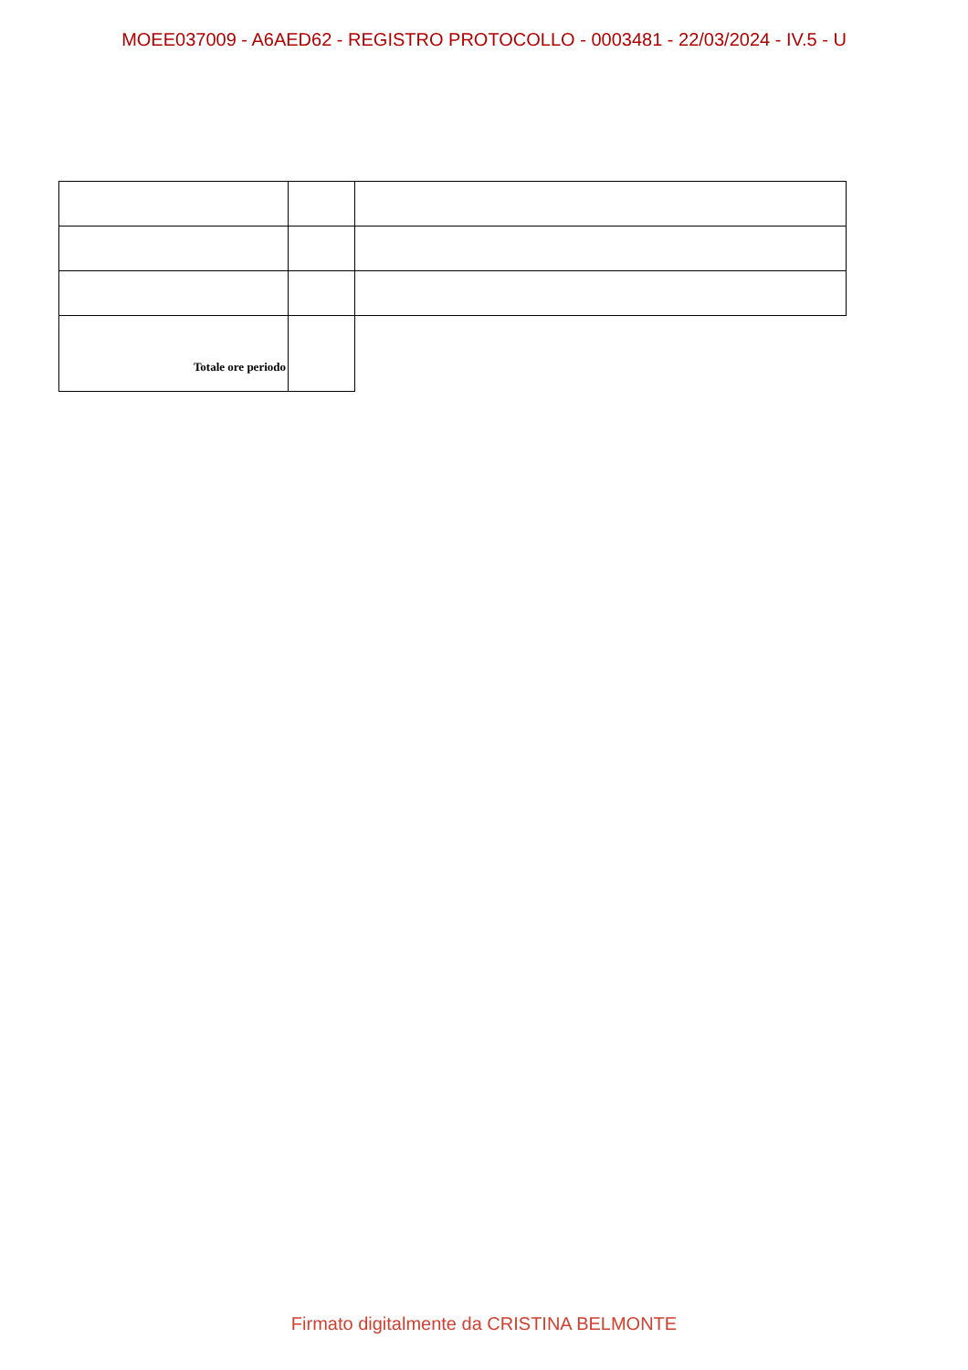MOEE037009 - A6AED62 - REGISTRO PROTOCOLLO - 0003481 - 22/03/2024 - IV.5 - U
| Totale ore periodo | | |
Firmato digitalmente da CRISTINA BELMONTE